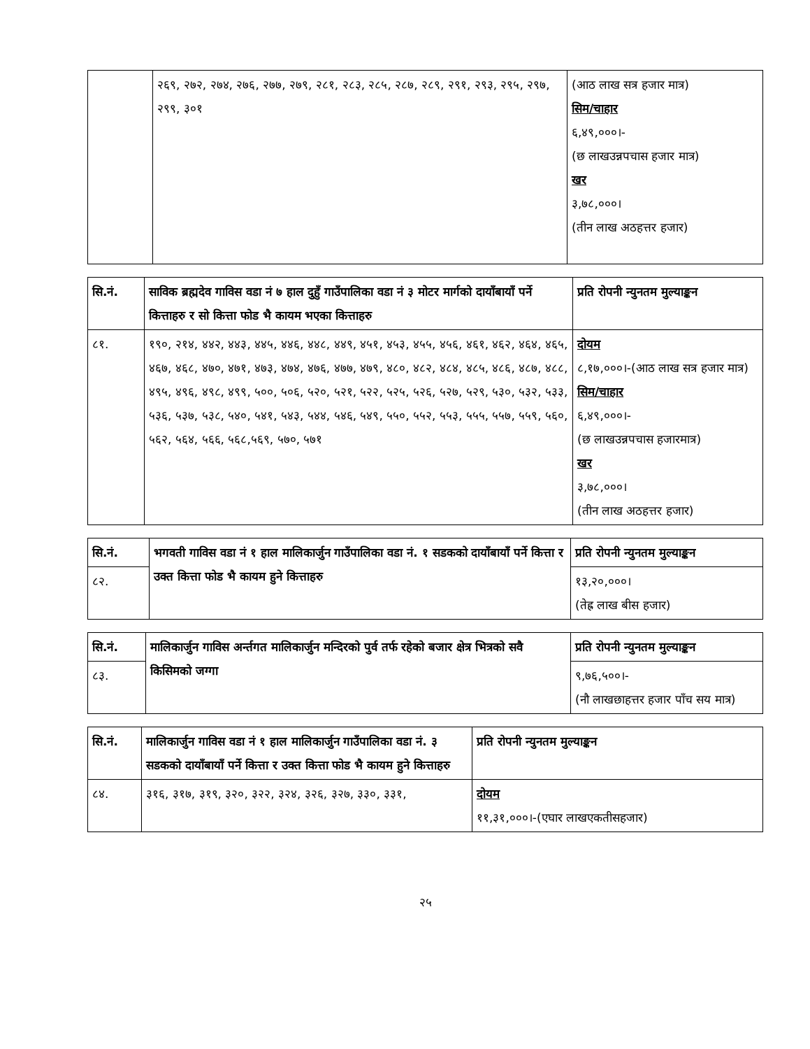| | २६९, २७२, २७४, २७६, २७७, २७९, २८१, २८३, २८५, २८७, २८९, २९१, २९३, २९५, २९७, २९९, ३०१ | (आठ लाख सत्र हजार मात्र) सिम/चाहार ६,४९,०००।- (छ लाखउन्नपचास हजार मात्र) खर ३,७८,०००। (तीन लाख अठहत्तर हजार) |
| सि.नं. | साविक ब्रह्मदेव गाविस वडा नं ७ हाल दुहुँ गाउँपालिका वडा नं ३ मोटर मार्गको दायाँबायाँ पर्ने कित्ताहरु र सो कित्ता फोड भै कायम भएका कित्ताहरु | प्रति रोपनी न्युनतम मुल्याङ्कन |
| --- | --- | --- |
| ८१. | १९०, २१४, ४४२, ४४३, ४४५, ४४६, ४४८, ४४९, ४५१, ४५३, ४५५, ४५६, ४६१, ४६२, ४६४, ४६५, ४६७, ४६८, ४७०, ४७१, ४७३, ४७४, ४७६, ४७७, ४७९, ४८०, ४८२, ४८४, ४८५, ४८६, ४८७, ४८८, ४९५, ४९६, ४९८, ४९९, ५००, ५०६, ५२०, ५२१, ५२२, ५२५, ५२६, ५२७, ५२९, ५३०, ५३२, ५३३, ५३६, ५३७, ५३८, ५४०, ५४१, ५४३, ५४४, ५४६, ५४९, ५५०, ५५२, ५५३, ५५५, ५५७, ५५९, ५६०, ५६२, ५६४, ५६६, ५६८,५६९, ५७०, ५७१ | दोयम ८,१७,०००।-(आठ लाख सत्र हजार मात्र) सिम/चाहार ६,४९,०००।- (छ लाखउन्नपचास हजारमात्र) खर ३,७८,०००। (तीन लाख अठहत्तर हजार) |
| सि.नं. | भगवती गाविस वडा नं १ हाल मालिकार्जुन गाउँपालिका वडा नं. १ सडकको दायाँबायाँ पर्ने कित्ता र उक्त कित्ता फोड भै कायम हुने कित्ताहरु | प्रति रोपनी न्युनतम मुल्याङ्कन |
| --- | --- | --- |
| ८२. | | १३,२०,०००। (तेह्र लाख बीस हजार) |
| सि.नं. | मालिकार्जुन गाविस अर्न्तगत मालिकार्जुन मन्दिरको पुर्व तर्फ रहेको बजार क्षेत्र भित्रको सवै किसिमको जग्गा | प्रति रोपनी न्युनतम मुल्याङ्कन |
| --- | --- | --- |
| ८३. | | ९,७६,५००।- (नौ लाखछाहत्तर हजार पाँच सय मात्र) |
| सि.नं. | मालिकार्जुन गाविस वडा नं १ हाल मालिकार्जुन गाउँपालिका वडा नं. ३ सडकको दायाँबायाँ पर्ने कित्ता र उक्त कित्ता फोड भै कायम हुने कित्ताहरु | प्रति रोपनी न्युनतम मुल्याङ्कन |
| --- | --- | --- |
| ८४. | ३१६, ३१७, ३१९, ३२०, ३२२, ३२४, ३२६, ३२७, ३३०, ३३१, | दोयम ११,३१,०००।-(एघार लाखएकतीसहजार) |
२५